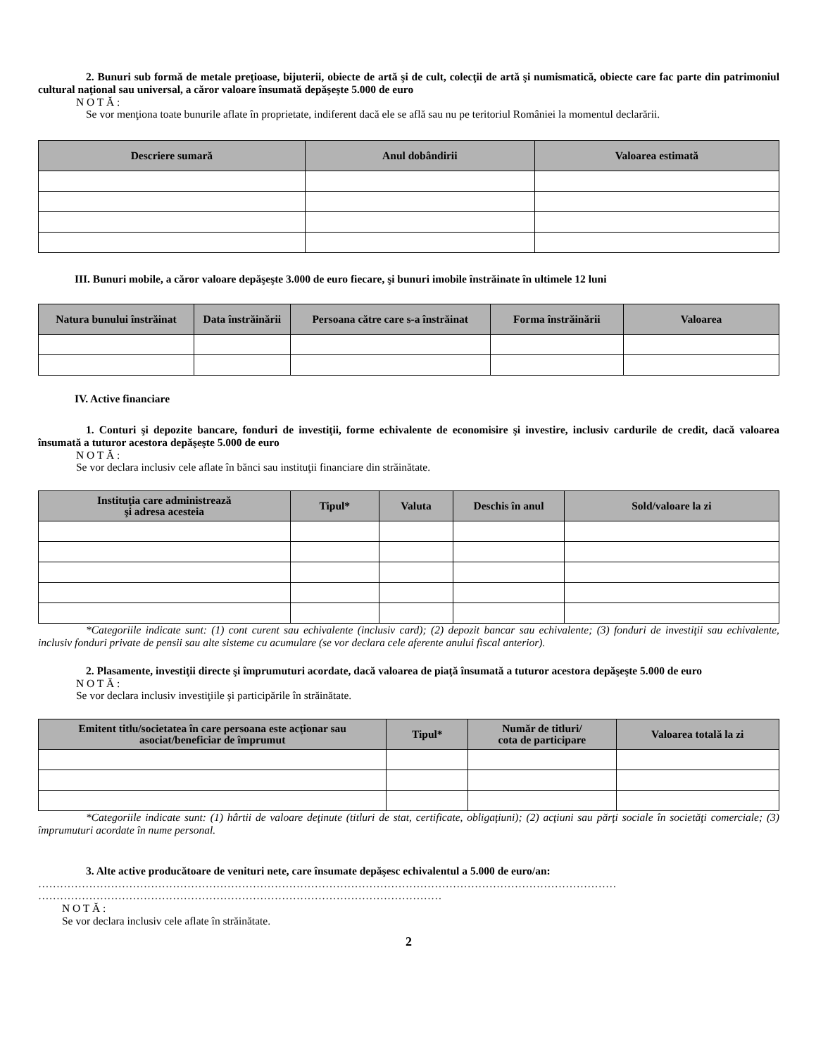2. Bunuri sub formă de metale preţioase, bijuterii, obiecte de artă şi de cult, colecţii de artă şi numismatică, obiecte care fac parte din patrimoniul cultural naţional sau universal, a căror valoare însumată depăşeşte 5.000 de euro
N O T Ă :
Se vor menţiona toate bunurile aflate în proprietate, indiferent dacă ele se află sau nu pe teritoriul României la momentul declarării.
| Descriere sumară | Anul dobândirii | Valoarea estimată |
| --- | --- | --- |
III. Bunuri mobile, a căror valoare depăşeşte 3.000 de euro fiecare, şi bunuri imobile înstrăinate în ultimele 12 luni
| Natura bunului înstrăinat | Data înstrăinării | Persoana către care s-a înstrăinat | Forma înstrăinării | Valoarea |
| --- | --- | --- | --- | --- |
IV. Active financiare
1. Conturi şi depozite bancare, fonduri de investiţii, forme echivalente de economisire şi investire, inclusiv cardurile de credit, dacă valoarea însumată a tuturor acestora depăşeşte 5.000 de euro
N O T Ă :
Se vor declara inclusiv cele aflate în bănci sau instituţii financiare din străinătate.
| Instituţia care administrează şi adresa acesteia | Tipul* | Valuta | Deschis în anul | Sold/valoare la zi |
| --- | --- | --- | --- | --- |
*Categoriile indicate sunt: (1) cont curent sau echivalente (inclusiv card); (2) depozit bancar sau echivalente; (3) fonduri de investiţii sau echivalente, inclusiv fonduri private de pensii sau alte sisteme cu acumulare (se vor declara cele aferente anului fiscal anterior).
2. Plasamente, investiţii directe şi împrumuturi acordate, dacă valoarea de piaţă însumată a tuturor acestora depăşeşte 5.000 de euro
N O T Ă :
Se vor declara inclusiv investiţiile şi participările în străinătate.
| Emitent titlu/societatea în care persoana este acţionar sau asociat/beneficiar de împrumut | Tipul* | Număr de titluri/ cota de participare | Valoarea totală la zi |
| --- | --- | --- | --- |
*Categoriile indicate sunt: (1) hârtii de valoare deţinute (titluri de stat, certificate, obligaţiuni); (2) acţiuni sau părţi sociale în societăţi comerciale; (3) împrumuturi acordate în nume personal.
3. Alte active producătoare de venituri nete, care însumate depăşesc echivalentul a 5.000 de euro/an:
……………………………………………………………………………………………………………………………………………
…………………………………………………………………………………………………
N O T Ă :
Se vor declara inclusiv cele aflate în străinătate.
2